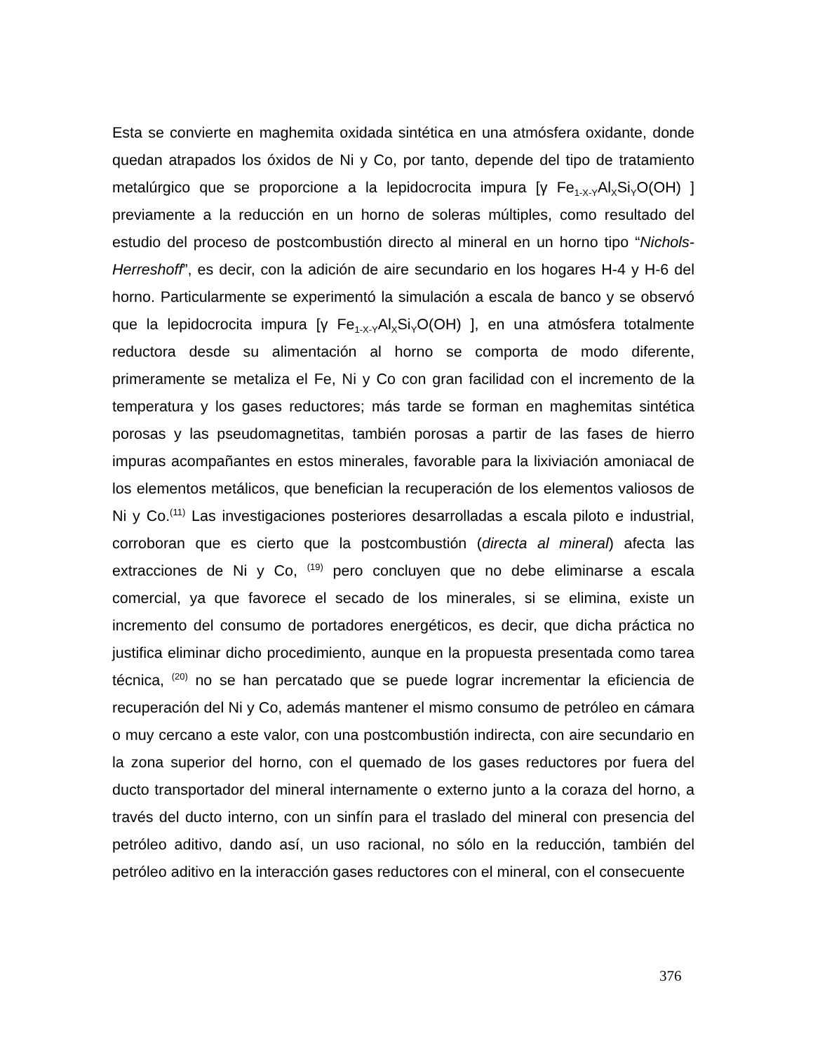Esta se convierte en maghemita oxidada sintética en una atmósfera oxidante, donde quedan atrapados los óxidos de Ni y Co, por tanto, depende del tipo de tratamiento metalúrgico que se proporcione a la lepidocrocita impura [γ Fe<sub>1-X-Y</sub>Al<sub>X</sub>Si<sub>Y</sub>O(OH) ] previamente a la reducción en un horno de soleras múltiples, como resultado del estudio del proceso de postcombustión directo al mineral en un horno tipo “Nichols-Herreshoff”, es decir, con la adición de aire secundario en los hogares H-4 y H-6 del horno. Particularmente se experimentó la simulación a escala de banco y se observó que la lepidocrocita impura [γ Fe<sub>1-X-Y</sub>Al<sub>X</sub>Si<sub>Y</sub>O(OH) ], en una atmósfera totalmente reductora desde su alimentación al horno se comporta de modo diferente, primeramente se metaliza el Fe, Ni y Co con gran facilidad con el incremento de la temperatura y los gases reductores; más tarde se forman en maghemitas sintética porosas y las pseudomagnetitas, también porosas a partir de las fases de hierro impuras acompañantes en estos minerales, favorable para la lixiviación amoniacal de los elementos metálicos, que benefician la recuperación de los elementos valiosos de Ni y Co.<sup>(11)</sup> Las investigaciones posteriores desarrolladas a escala piloto e industrial, corroboran que es cierto que la postcombustión (directa al mineral) afecta las extracciones de Ni y Co, <sup>(19)</sup> pero concluyen que no debe eliminarse a escala comercial, ya que favorece el secado de los minerales, si se elimina, existe un incremento del consumo de portadores energéticos, es decir, que dicha práctica no justifica eliminar dicho procedimiento, aunque en la propuesta presentada como tarea técnica, <sup>(20)</sup> no se han percatado que se puede lograr incrementar la eficiencia de recuperación del Ni y Co, además mantener el mismo consumo de petróleo en cámara o muy cercano a este valor, con una postcombustión indirecta, con aire secundario en la zona superior del horno, con el quemado de los gases reductores por fuera del ducto transportador del mineral internamente o externo junto a la coraza del horno, a través del ducto interno, con un sinfín para el traslado del mineral con presencia del petróleo aditivo, dando así, un uso racional, no sólo en la reducción, también del petróleo aditivo en la interacción gases reductores con el mineral, con el consecuente
376